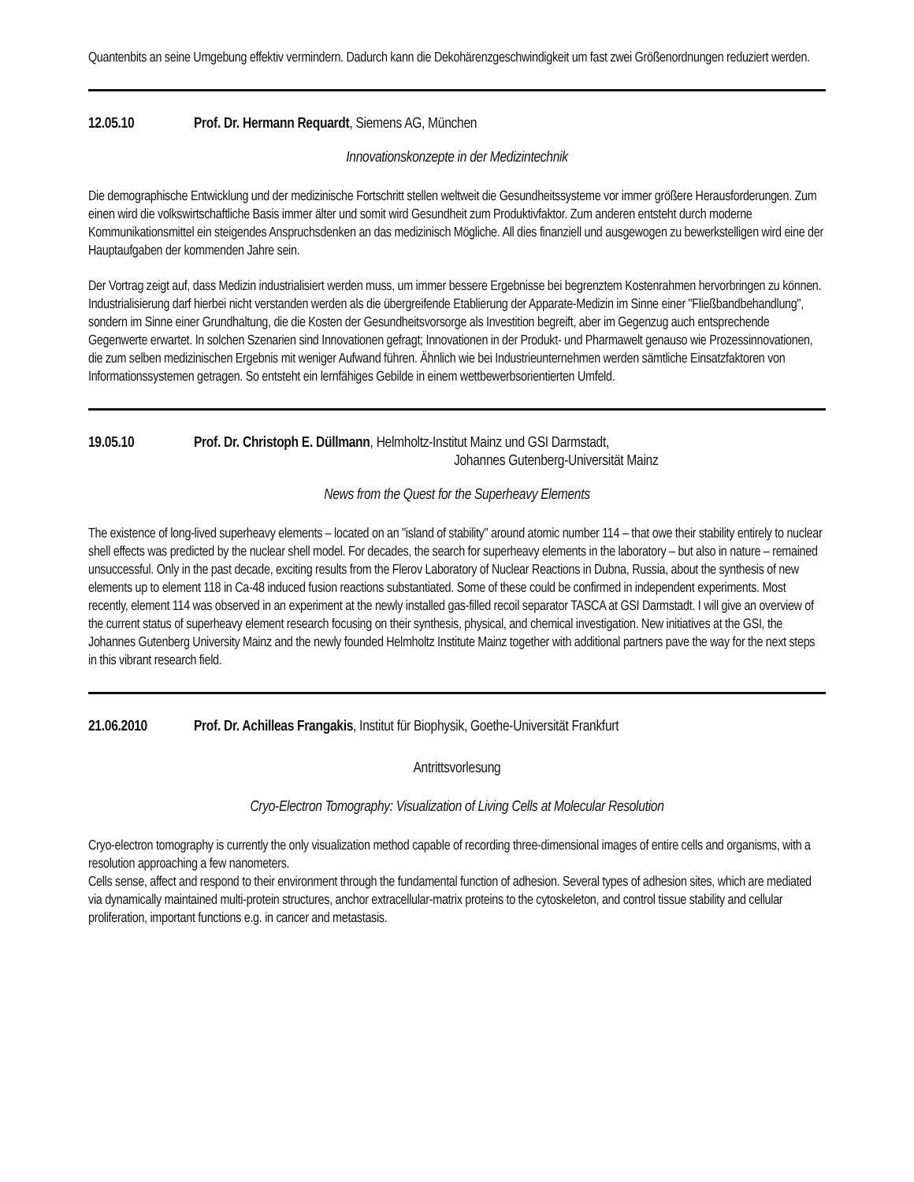Quantenbits an seine Umgebung effektiv vermindern. Dadurch kann die Dekohärenzgeschwindigkeit um fast zwei Größenordnungen reduziert werden.
12.05.10 Prof. Dr. Hermann Requardt, Siemens AG, München
Innovationskonzepte in der Medizintechnik
Die demographische Entwicklung und der medizinische Fortschritt stellen weltweit die Gesundheitssysteme vor immer größere Herausforderungen. Zum einen wird die volkswirtschaftliche Basis immer älter und somit wird Gesundheit zum Produktivfaktor. Zum anderen entsteht durch moderne Kommunikationsmittel ein steigendes Anspruchsdenken an das medizinisch Mögliche. All dies finanziell und ausgewogen zu bewerkstelligen wird eine der Hauptaufgaben der kommenden Jahre sein.
Der Vortrag zeigt auf, dass Medizin industrialisiert werden muss, um immer bessere Ergebnisse bei begrenztem Kostenrahmen hervorbringen zu können. Industrialisierung darf hierbei nicht verstanden werden als die übergreifende Etablierung der Apparate-Medizin im Sinne einer "Fließbandbehandlung", sondern im Sinne einer Grundhaltung, die die Kosten der Gesundheitsvorsorge als Investition begreift, aber im Gegenzug auch entsprechende Gegenwerte erwartet. In solchen Szenarien sind Innovationen gefragt; Innovationen in der Produkt- und Pharmawelt genauso wie Prozessinnovationen, die zum selben medizinischen Ergebnis mit weniger Aufwand führen. Ähnlich wie bei Industrieunternehmen werden sämtliche Einsatzfaktoren von Informationssystemen getragen. So entsteht ein lernfähiges Gebilde in einem wettbewerbsorientierten Umfeld.
19.05.10 Prof. Dr. Christoph E. Düllmann, Helmholtz-Institut Mainz und GSI Darmstadt,
Johannes Gutenberg-Universität Mainz
News from the Quest for the Superheavy Elements
The existence of long-lived superheavy elements – located on an "island of stability" around atomic number 114 – that owe their stability entirely to nuclear shell effects was predicted by the nuclear shell model. For decades, the search for superheavy elements in the laboratory – but also in nature – remained unsuccessful. Only in the past decade, exciting results from the Flerov Laboratory of Nuclear Reactions in Dubna, Russia, about the synthesis of new elements up to element 118 in Ca-48 induced fusion reactions substantiated. Some of these could be confirmed in independent experiments. Most recently, element 114 was observed in an experiment at the newly installed gas-filled recoil separator TASCA at GSI Darmstadt. I will give an overview of the current status of superheavy element research focusing on their synthesis, physical, and chemical investigation. New initiatives at the GSI, the Johannes Gutenberg University Mainz and the newly founded Helmholtz Institute Mainz together with additional partners pave the way for the next steps in this vibrant research field.
21.06.2010 Prof. Dr. Achilleas Frangakis, Institut für Biophysik, Goethe-Universität Frankfurt
Antrittsvorlesung
Cryo-Electron Tomography: Visualization of Living Cells at Molecular Resolution
Cryo-electron tomography is currently the only visualization method capable of recording three-dimensional images of entire cells and organisms, with a resolution approaching a few nanometers.
Cells sense, affect and respond to their environment through the fundamental function of adhesion. Several types of adhesion sites, which are mediated via dynamically maintained multi-protein structures, anchor extracellular-matrix proteins to the cytoskeleton, and control tissue stability and cellular proliferation, important functions e.g. in cancer and metastasis.